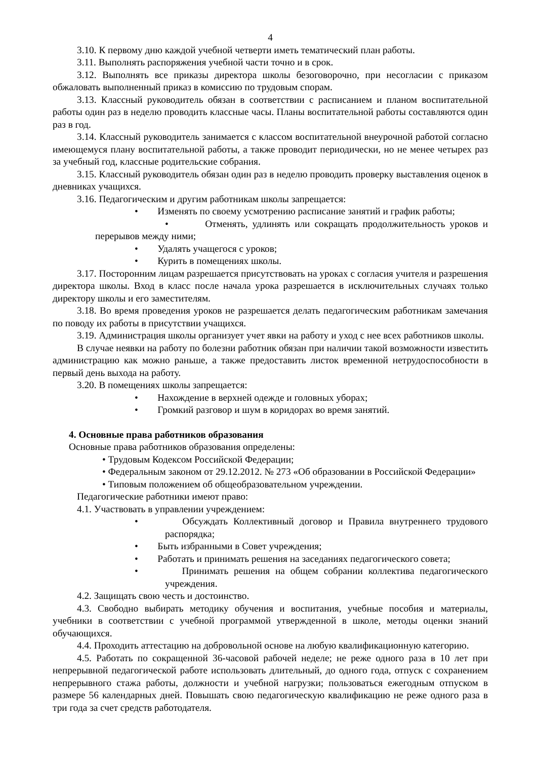4
3.10. К первому дню каждой учебной четверти иметь тематический план работы.
3.11. Выполнять распоряжения учебной части точно и в срок.
3.12. Выполнять все приказы директора школы безоговорочно, при несогласии с приказом обжаловать выполненный приказ в комиссию по трудовым спорам.
3.13. Классный руководитель обязан в соответствии с расписанием и планом воспитательной работы один раз в неделю проводить классные часы. Планы воспитательной работы составляются один раз в год.
3.14. Классный руководитель занимается с классом воспитательной внеурочной работой согласно имеющемуся плану воспитательной работы, а также проводит периодически, но не менее четырех раз за учебный год, классные родительские собрания.
3.15. Классный руководитель обязан один раз в неделю проводить проверку выставления оценок в дневниках учащихся.
3.16. Педагогическим и другим работникам школы запрещается:
• Изменять по своему усмотрению расписание занятий и график работы;
• Отменять, удлинять или сокращать продолжительность уроков и перерывов между ними;
• Удалять учащегося с уроков;
• Курить в помещениях школы.
3.17. Посторонним лицам разрешается присутствовать на уроках с согласия учителя и разрешения директора школы. Вход в класс после начала урока разрешается в исключительных случаях только директору школы и его заместителям.
3.18. Во время проведения уроков не разрешается делать педагогическим работникам замечания по поводу их работы в присутствии учащихся.
3.19. Администрация школы организует учет явки на работу и уход с нее всех работников школы.
В случае неявки на работу по болезни работник обязан при наличии такой возможности известить администрацию как можно раньше, а также предоставить листок временной нетрудоспособности в первый день выхода на работу.
3.20. В помещениях школы запрещается:
• Нахождение в верхней одежде и головных уборах;
• Громкий разговор и шум в коридорах во время занятий.
4. Основные права работников образования
Основные права работников образования определены:
• Трудовым Кодексом Российской Федерации;
• Федеральным законом от 29.12.2012. № 273 «Об образовании в Российской Федерации»
• Типовым положением об общеобразовательном учреждении.
Педагогические работники имеют право:
4.1. Участвовать в управлении учреждением:
• Обсуждать Коллективный договор и Правила внутреннего трудового распорядка;
• Быть избранными в Совет учреждения;
• Работать и принимать решения на заседаниях педагогического совета;
• Принимать решения на общем собрании коллектива педагогического учреждения.
4.2. Защищать свою честь и достоинство.
4.3. Свободно выбирать методику обучения и воспитания, учебные пособия и материалы, учебники в соответствии с учебной программой утвержденной в школе, методы оценки знаний обучающихся.
4.4. Проходить аттестацию на добровольной основе на любую квалификационную категорию.
4.5. Работать по сокращенной 36-часовой рабочей неделе; не реже одного раза в 10 лет при непрерывной педагогической работе использовать длительный, до одного года, отпуск с сохранением непрерывного стажа работы, должности и учебной нагрузки; пользоваться ежегодным отпуском в размере 56 календарных дней. Повышать свою педагогическую квалификацию не реже одного раза в три года за счет средств работодателя.